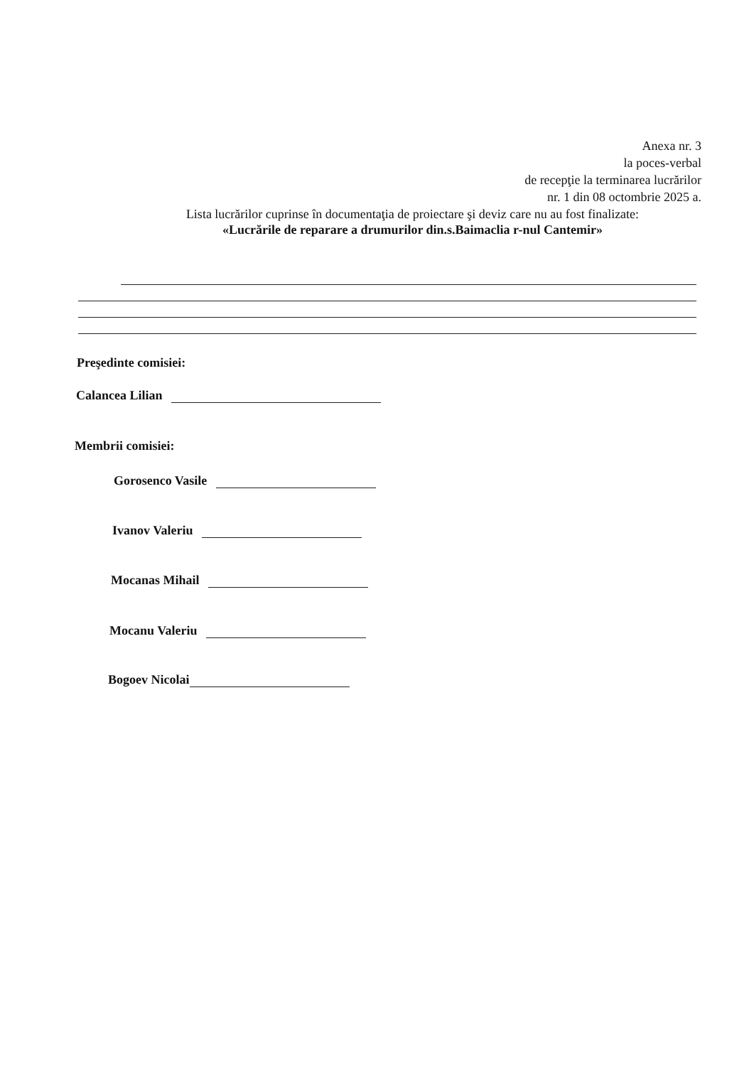Anexa nr. 3
la poces-verbal
de recepţie la terminarea lucrărilor
nr. 1 din 08 octombrie 2025 a.
Lista lucrărilor cuprinse în documentaţia de proiectare şi deviz care nu au fost finalizate:
«Lucrările de reparare a drumurilor din.s.Baimaclia r-nul Cantemir»
Preşedinte comisiei:
Calancea Lilian
Membrii comisiei:
Gorosenco Vasile
Ivanov Valeriu
Mocanas Mihail
Mocanu Valeriu
Bogoev Nicolai